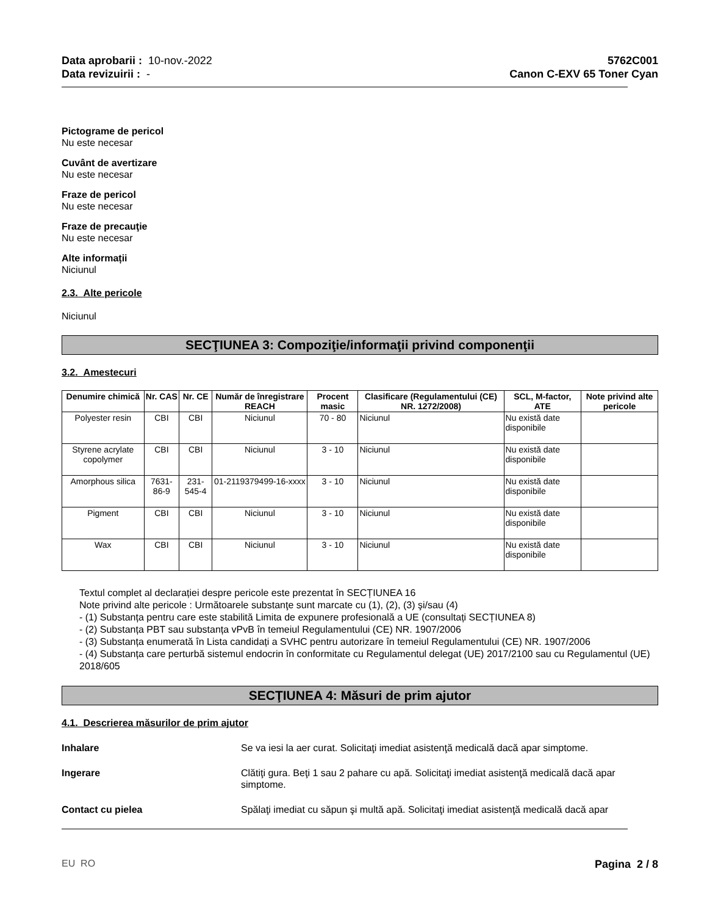Data aprobarii : 10-nov.-2022
Data revizuirii : -
5762C001
Canon C-EXV 65 Toner Cyan
Pictograme de pericol
Nu este necesar
Cuvânt de avertizare
Nu este necesar
Fraze de pericol
Nu este necesar
Fraze de precauţie
Nu este necesar
Alte informații
Niciunul
2.3. Alte pericole
Niciunul
SECŢIUNEA 3: Compoziţie/informaţii privind componenţii
3.2. Amestecuri
| Denumire chimică | Nr. CAS | Nr. CE | Număr de înregistrare REACH | Procent masic | Clasificare (Regulamentului (CE) NR. 1272/2008) | SCL, M-factor, ATE | Note privind alte pericole |
| --- | --- | --- | --- | --- | --- | --- | --- |
| Polyester resin | CBI | CBI | Niciunul | 70 - 80 | Niciunul | Nu există date disponibile | |
| Styrene acrylate copolymer | CBI | CBI | Niciunul | 3 - 10 | Niciunul | Nu există date disponibile | |
| Amorphous silica | 7631-86-9 | 231-545-4 | 01-2119379499-16-xxxx | 3 - 10 | Niciunul | Nu există date disponibile | |
| Pigment | CBI | CBI | Niciunul | 3 - 10 | Niciunul | Nu există date disponibile | |
| Wax | CBI | CBI | Niciunul | 3 - 10 | Niciunul | Nu există date disponibile | |
Textul complet al declarației despre pericole este prezentat în SECȚIUNEA 16
Note privind alte pericole : Următoarele substanţe sunt marcate cu (1), (2), (3) şi/sau (4)
- (1) Substanța pentru care este stabilită Limita de expunere profesională a UE (consultați SECȚIUNEA 8)
- (2) Substanța PBT sau substanța vPvB în temeiul Regulamentului (CE) NR. 1907/2006
- (3) Substanța enumerată în Lista candidați a SVHC pentru autorizare în temeiul Regulamentului (CE) NR. 1907/2006
- (4) Substanța care perturbă sistemul endocrin în conformitate cu Regulamentul delegat (UE) 2017/2100 sau cu Regulamentul (UE) 2018/605
SECŢIUNEA 4: Măsuri de prim ajutor
4.1. Descrierea măsurilor de prim ajutor
Inhalare Se va iesi la aer curat. Solicitaţi imediat asistenţă medicală dacă apar simptome.
Ingerare Clătiţi gura. Beţi 1 sau 2 pahare cu apă. Solicitaţi imediat asistenţă medicală dacă apar simptome.
Contact cu pielea Spălaţi imediat cu săpun şi multă apă. Solicitaţi imediat asistenţă medicală dacă apar
EU RO Pagina 2 / 8